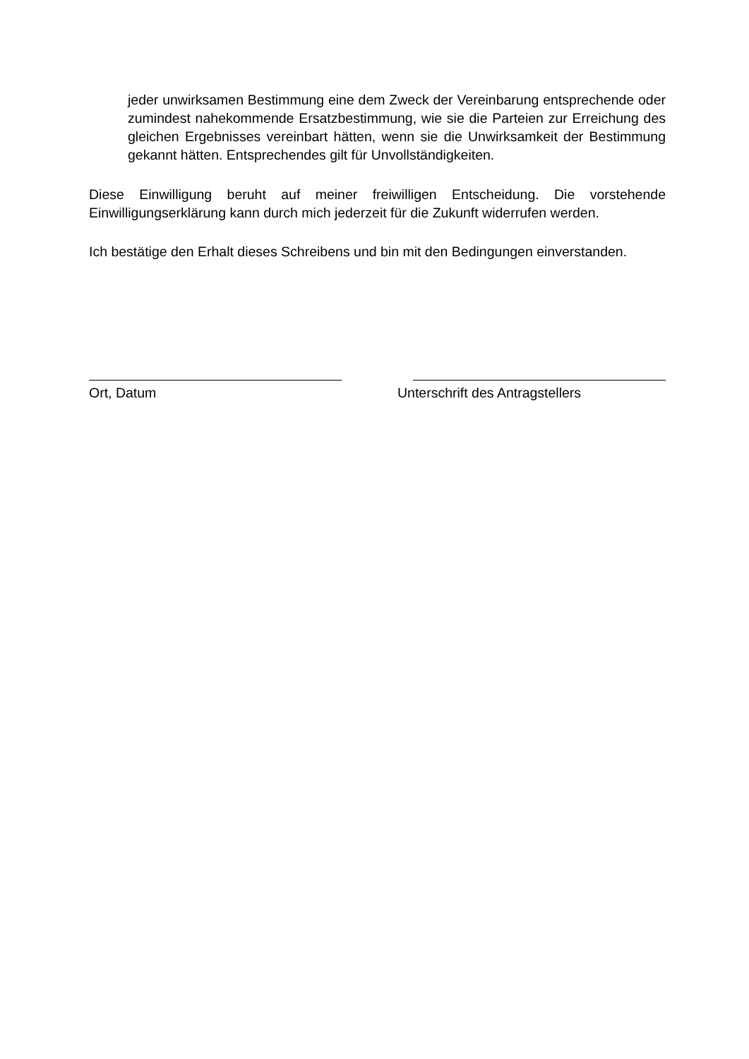jeder unwirksamen Bestimmung eine dem Zweck der Vereinbarung entsprechende oder zumindest nahekommende Ersatzbestimmung, wie sie die Parteien zur Erreichung des gleichen Ergebnisses vereinbart hätten, wenn sie die Unwirksamkeit der Bestimmung gekannt hätten. Entsprechendes gilt für Unvollständigkeiten.
Diese Einwilligung beruht auf meiner freiwilligen Entscheidung. Die vorstehende Einwilligungserklärung kann durch mich jederzeit für die Zukunft widerrufen werden.
Ich bestätige den Erhalt dieses Schreibens und bin mit den Bedingungen einverstanden.
Ort, Datum Unterschrift des Antragstellers